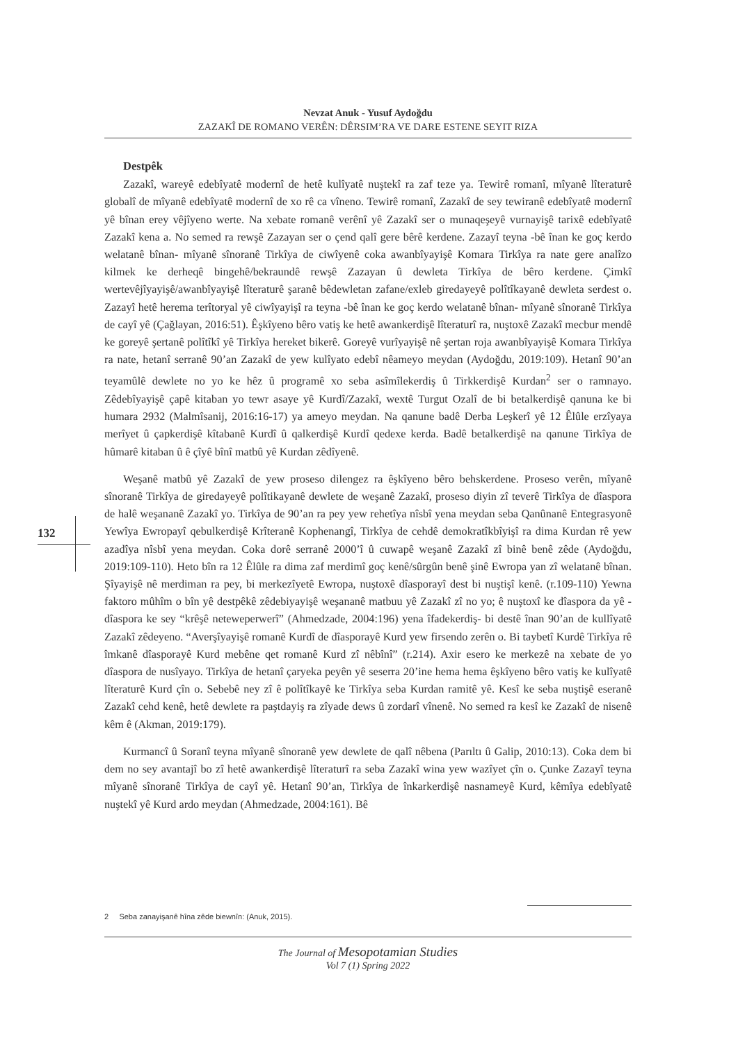Nevzat Anuk - Yusuf Aydoğdu
ZAZAKÎ DE ROMANO VERÊN: DÊRSIM’RA VE DARE ESTENE SEYIT RIZA
132
Destpêk
Zazakî, wareyê edebîyatê modernî de hetê kulîyatê nuştekî ra zaf teze ya. Tewirê romanî, mîyanê lîteraturê globalî de mîyanê edebîyatê modernî de xo rê ca vîneno. Tewirê romanî, Zazakî de sey tewiranê edebîyatê modernî yê bînan erey vêjîyeno werte. Na xebate romanê verênî yê Zazakî ser o munaqeşeyê vurnayişê tarixê edebîyatê Zazakî kena a. No semed ra rewşê Zazayan ser o çend qalî gere bêrê kerdene. Zazayî teyna -bê înan ke goç kerdo welatanê bînan- mîyanê sînoranê Tirkîya de ciwîyenê coka awanbîyayişê Komara Tirkîya ra nate gere analîzo kilmek ke derheqê bingehê/bekraundê rewşê Zazayan û dewleta Tirkîya de bêro kerdene. Çimkî wertevêjîyayişê/awanbîyayişê lîteraturê şaranê bêdewletan zafane/exleb giredayeyê polîtîkayanê dewleta serdest o. Zazayî hetê herema terîtoryal yê ciwîyayişî ra teyna -bê înan ke goç kerdo welatanê bînan- mîyanê sînoranê Tirkîya de cayî yê (Çağlayan, 2016:51). Êşkîyeno bêro vatiş ke hetê awankerdişê lîteraturî ra, nuştoxê Zazakî mecbur mendê ke goreyê şertanê polîtîkî yê Tirkîya hereket bikerê. Goreyê vurîyayişê nê şertan roja awanbîyayişê Komara Tirkîya ra nate, hetanî serranê 90’an Zazakî de yew kulîyato edebî nêameyo meydan (Aydoğdu, 2019:109). Hetanî 90’an teyamûlê dewlete no yo ke hêz û programê xo seba asîmîlekerdiş û Tirkkerdişê Kurdan<sup>2</sup> ser o ramnayo. Zêdebîyayişê çapê kitaban yo tewr asaye yê Kurdî/Zazakî, wextê Turgut Ozalî de bi betalkerdişê qanuna ke bi humara 2932 (Malmîsanij, 2016:16-17) ya ameyo meydan. Na qanune badê Derba Leşkerî yê 12 Êlûle erzîyaya merîyet û çapkerdişê kîtabanê Kurdî û qalkerdişê Kurdî qedexe kerda. Badê betalkerdişê na qanune Tirkîya de hûmarê kitaban û ê çîyê bînî matbû yê Kurdan zêdîyenê.
Weşanê matbû yê Zazakî de yew proseso dilengez ra êşkîyeno bêro behskerdene. Proseso verên, mîyanê sînoranê Tirkîya de giredayeyê polîtikayanê dewlete de weşanê Zazakî, proseso diyin zî teverê Tirkîya de dîaspora de halê weşananê Zazakî yo. Tirkîya de 90’an ra pey yew rehetîya nîsbî yena meydan seba Qanûnanê Entegrasyonê Yewîya Ewropayî qebulkerdişê Krîteranê Kophenangî, Tirkîya de cehdê demokratîkbîyişî ra dima Kurdan rê yew azadîya nîsbî yena meydan. Coka dorê serranê 2000’î û cuwapê weşanê Zazakî zî binê benê zêde (Aydoğdu, 2019:109-110). Heto bîn ra 12 Êlûle ra dima zaf merdimî goç kenê/sûrgûn benê şinê Ewropa yan zî welatanê bînan. Şîyayişê nê merdiman ra pey, bi merkezîyetê Ewropa, nuştoxê dîasporayî dest bi nuştişî kenê. (r.109-110) Yewna faktoro mûhîm o bîn yê destpêkê zêdebiyayişê weşananê matbuu yê Zazakî zî no yo; ê nuştoxî ke dîaspora da yê -dîaspora ke sey “krêşê neteweperwerî” (Ahmedzade, 2004:196) yena îfadekerdiş- bi destê înan 90’an de kullîyatê Zazakî zêdeyeno. “Averşîyayişê romanê Kurdî de dîasporayê Kurd yew firsendo zerên o. Bi taybetî Kurdê Tirkîya rê îmkanê dîasporayê Kurd mebêne qet romanê Kurd zî nêbînî” (r.214). Axir esero ke merkezê na xebate de yo dîaspora de nusîyayo. Tirkîya de hetanî çaryeka peyên yê seserra 20’ine hema hema êşkîyeno bêro vatiş ke kulîyatê lîteraturê Kurd çîn o. Sebebê ney zî ê polîtîkayê ke Tirkîya seba Kurdan ramitê yê. Kesî ke seba nuştişê eseranê Zazakî cehd kenê, hetê dewlete ra paştdayiş ra zîyade dews û zordarî vînenê. No semed ra kesî ke Zazakî de nisenê kêm ê (Akman, 2019:179).
Kurmancî û Soranî teyna mîyanê sînoranê yew dewlete de qalî nêbena (Parıltı û Galip, 2010:13). Coka dem bi dem no sey avantajî bo zî hetê awankerdişê lîteraturî ra seba Zazakî wina yew wazîyet çîn o. Çunke Zazayî teyna mîyanê sînoranê Tirkîya de cayî yê. Hetanî 90’an, Tirkîya de înkarkerdişê nasnameyê Kurd, kêmîya edebîyatê nuştekî yê Kurd ardo meydan (Ahmedzade, 2004:161). Bê
2 Seba zanayişanê hîna zêde biewnîn: (Anuk, 2015).
The Journal of Mesopotamian Studies
Vol 7 (1) Spring 2022